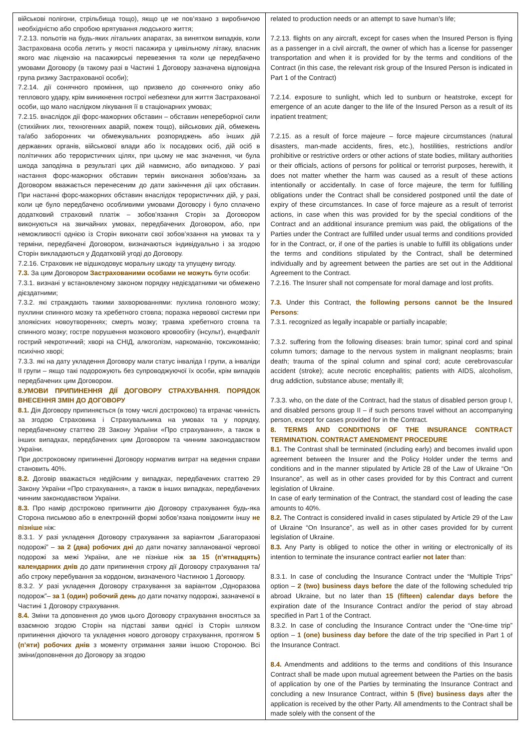| військові полігони, стрільбища тощо), якщо це не пов’язано з виробничою необхідністю або спробою врятування людського життя; 7.2.13. польотів на будь-яких літальних апаратах, за винятком випадків, коли Застрахована особа летить у якості пасажира у цивільному літаку, власник якого має ліцензію на пасажирські перевезення та коли це передбачено умовами Договору (в такому разі в Частині 1 Договору зазначена відповідна група ризику Застрахованої особи); 7.2.14. дії сонячного проміння, що призвело до сонячного опіку або теплового удару, крім виникнення гострої небезпеки для життя Застрахованої особи, що мало наслідком лікування її в стаціонарних умовах; 7.2.15. внаслідок дії форс-мажорних обставин – обставин непереборної сили (стихійних лих, техногенних аварій, пожеж тощо), військових дій, обмежень та/або заборонних чи обмежувальних розпоряджень або інших дій державних органів, військової влади або їх посадових осіб, дій осіб в політичних або терористичних цілях, при цьому не має значення, чи була шкода заподіяна в результаті цих дій навмисно, або випадково. У разі настання форс-мажорних обставин термін виконання зобов'язань за Договором вважається перенесеним до дати закінчення дії цих обставин. При настанні форс-мажорних обставин внаслідок терористичних дій, у разі, коли це було передбачено особливими умовами Договору і було сплачено додатковий страховий платіж – зобов’язання Сторін за Договором виконуються на звичайних умовах, передбачених Договором, або, при неможливості однією із Сторін виконати свої зобов’язання на умовах та у терміни, передбачені Договором, визначаються індивідуально і за згодою Сторін викладаються у Додатковій угоді до Договору. 7.2.16. Страховик не відшкодовує моральну шкоду та упущену вигоду. 7.3. За цим Договором Застрахованими особами не можуть бути особи: 7.3.1. визнані у встановленому законом порядку недієздатними чи обмежено дієздатними; 7.3.2. які страждають такими захворюваннями: пухлина головного мозку; пухлини спинного мозку та хребетного стовпа; поразка нервової системи при злоякісних новоутвореннях; смерть мозку; травма хребетного стовпа та спинного мозку; гостре порушення мозкового кровообігу (інсульт), енцефаліт гострий некротичний; хворі на СНІД, алкоголізм, наркоманію, токсикоманію; психічно хворі; 7.3.3. які на дату укладення Договору мали статус інваліда I групи, а інваліди II групи – якщо такі подорожують без супроводжуючої їх особи, крім випадків передбачених цим Договором. 8.УМОВИ ПРИПИНЕННЯ ДІЇ ДОГОВОРУ СТРАХУВАННЯ. ПОРЯДОК ВНЕСЕННЯ ЗМІН ДО ДОГОВОРУ 8.1. Дія Договору припиняється (в тому числі достроково) та втрачає чинність за згодою Страховика і Страхувальника на умовах та у порядку, передбаченому статтею 28 Закону України «Про страхування», а також в інших випадках, передбачених цим Договором та чинним законодавством України. При достроковому припиненні Договору норматив витрат на ведення справи становить 40%. 8.2. Договір вважається недійсним у випадках, передбачених статтею 29 Закону України «Про страхування», а також в інших випадках, передбачених чинним законодавством України. 8.3. Про намір достроково припинити дію Договору страхування будь-яка Сторона письмово або в електронній формі зобов’язана повідомити іншу не пізніше ніж: 8.3.1. У разі укладення Договору страхування за варіантом „Багаторазові подорожі” – за 2 (два) робочих дні до дати початку запланованої чергової подорожі за межі України, але не пізніше ніж за 15 (п’ятнадцять) календарних днів до дати припинення строку дії Договору страхування та/або строку перебування за кордоном, визначеного Частиною 1 Договору. 8.3.2. У разі укладення Договору страхування за варіантом „Одноразова подорож”– за 1 (один) робочий день до дати початку подорожі, зазначеної в Частині 1 Договору страхування. 8.4. Зміни та доповнення до умов цього Договору страхування вносяться за взаємною згодою Сторін на підставі заяви однієї із Сторін шляхом припинення діючого та укладення нового договору страхування, протягом 5 (п’яти) робочих днів з моменту отримання заяви іншою Стороною. Всі зміни/доповнення до Договору за згодою | related to production needs or an attempt to save human’s life; 7.2.13. flights on any aircraft, except for cases when the Insured Person is flying as a passenger in a civil aircraft, the owner of which has a license for passenger transportation and when it is provided for by the terms and conditions of the Contract (in this case, the relevant risk group of the Insured Person is indicated in Part 1 of the Contract) 7.2.14. exposure to sunlight, which led to sunburn or heatstroke, except for emergence of an acute danger to the life of the Insured Person as a result of its inpatient treatment; 7.2.15. as a result of force majeure – force majeure circumstances (natural disasters, man-made accidents, fires, etc.), hostilities, restrictions and/or prohibitive or restrictive orders or other actions of state bodies, military authorities or their officials, actions of persons for political or terrorist purposes, herewith, it does not matter whether the harm was caused as a result of these actions intentionally or accidentally. In case of force majeure, the term for fulfilling obligations under the Contract shall be considered postponed until the date of expiry of these circumstances. In case of force majeure as a result of terrorist actions, in case when this was provided for by the special conditions of the Contract and an additional insurance premium was paid, the obligations of the Parties under the Contract are fulfilled under usual terms and conditions provided for in the Contract, or, if one of the parties is unable to fulfill its obligations under the terms and conditions stipulated by the Contract, shall be determined individually and by agreement between the parties are set out in the Additional Agreement to the Contract. 7.2.16. The Insurer shall not compensate for moral damage and lost profits. 7.3. Under this Contract, the following persons cannot be the Insured Persons : 7.3.1. recognized as legally incapable or partially incapable; 7.3.2. suffering from the following diseases: brain tumor; spinal cord and spinal column tumors; damage to the nervous system in malignant neoplasms; brain death; trauma of the spinal column and spinal cord; acute cerebrovascular accident (stroke); acute necrotic encephalitis; patients with AIDS, alcoholism, drug addiction, substance abuse; mentally ill; 7.3.3. who, on the date of the Contract, had the status of disabled person group I, and disabled persons group II – if such persons travel without an accompanying person, except for cases provided for in the Contract. 8. TERMS AND CONDITIONS OF THE INSURANCE CONTRACT TERMINATION. CONTRACT AMENDMENT PROCEDURE 8.1 . The Contrast shall be terminated (including early) and becomes invalid upon agreement between the Insurer and the Policy Holder under the terms and conditions and in the manner stipulated by Article 28 of the Law of Ukraine “On Insurance”, as well as in other cases provided for by this Contract and current legislation of Ukraine. In case of early termination of the Contract, the standard cost of leading the case amounts to 40%. 8.2. The Contract is considered invalid in cases stipulated by Article 29 of the Law of Ukraine “On Insurance”, as well as in other cases provided for by current legislation of Ukraine. 8.3. Any Party is obliged to notice the other in writing or electronically of its intention to terminate the insurance contract earlier not later than: 8.3.1. In case of concluding the Insurance Contract under the “Multiple Trips” option – 2 (two) business days before the date of the following scheduled trip abroad Ukraine, but no later than 15 (fifteen) calendar days before the expiration date of the Insurance Contract and/or the period of stay abroad specified in Part 1 of the Contract. 8.3.2. In case of concluding the Insurance Contract under the “One-time trip” option – 1 (one) business day before the date of the trip specified in Part 1 of the Insurance Contract. 8.4. Amendments and additions to the terms and conditions of this Insurance Contract shall be made upon mutual agreement between the Parties on the basis of application by one of the Parties by terminating the Insurance Contract and concluding a new Insurance Contract, within 5 (five) business days after the application is received by the other Party. All amendments to the Contract shall be made solely with the consent of the |